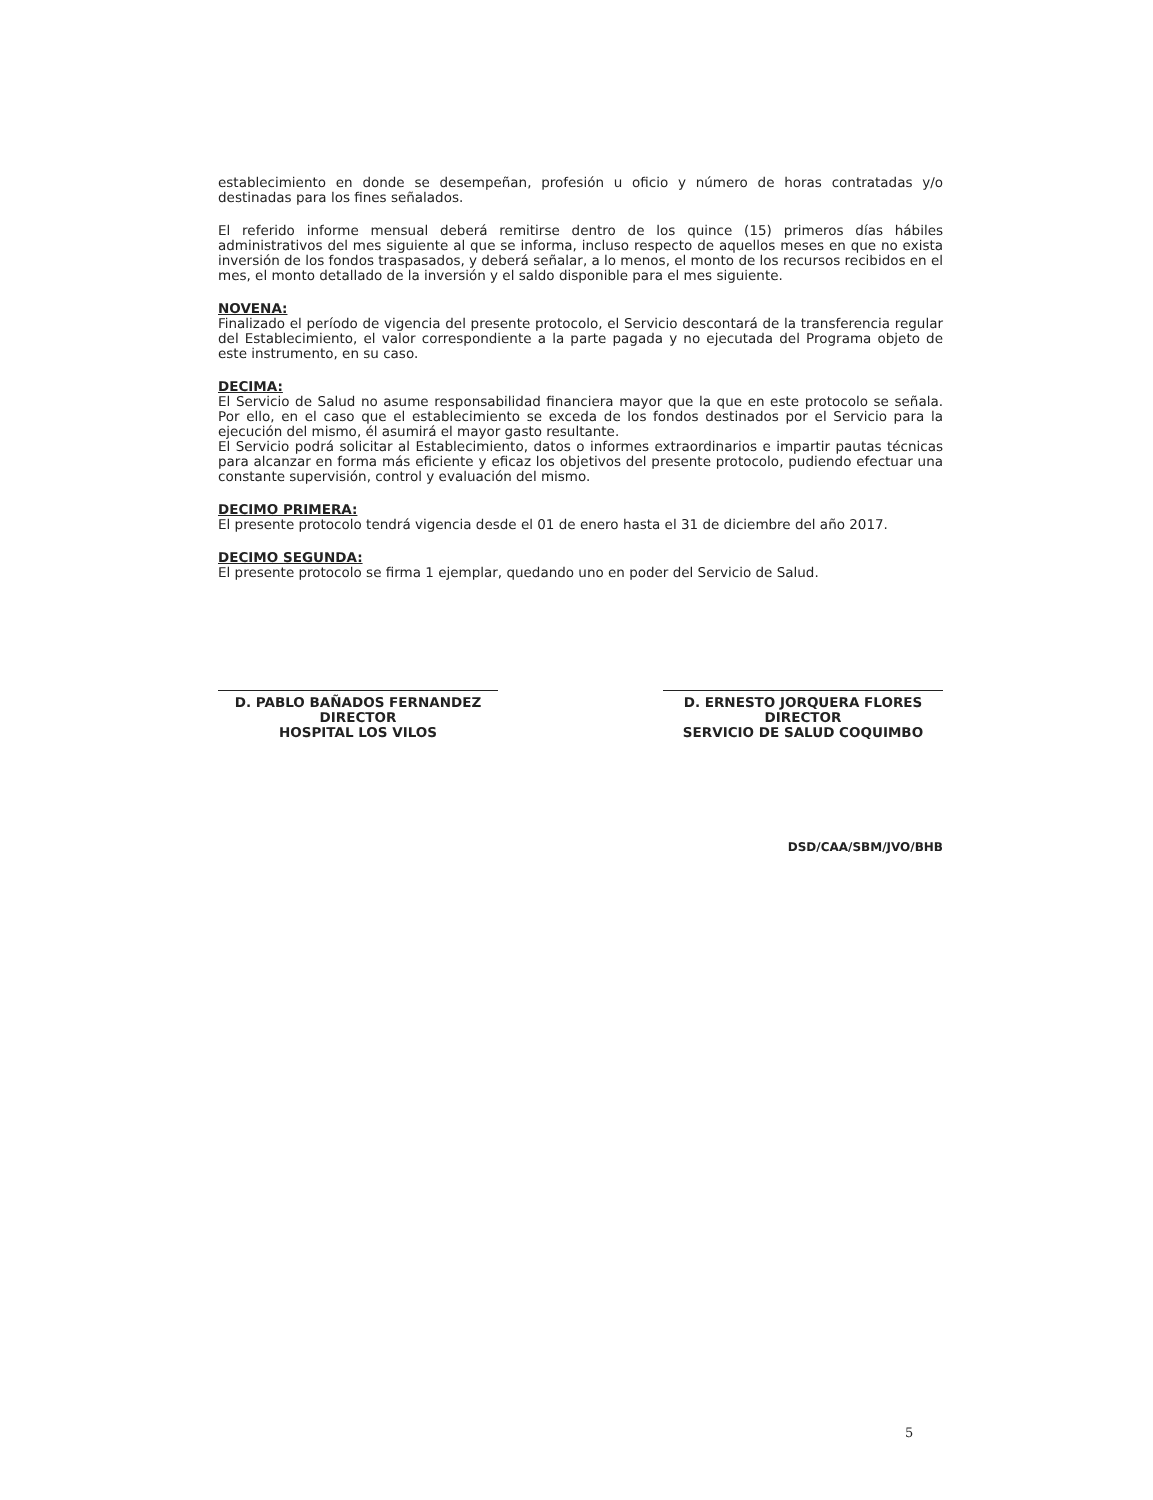establecimiento en donde se desempeñan, profesión u oficio y número de horas contratadas y/o destinadas para los fines señalados.
El referido informe mensual deberá remitirse dentro de los quince (15) primeros días hábiles administrativos del mes siguiente al que se informa, incluso respecto de aquellos meses en que no exista inversión de los fondos traspasados, y deberá señalar, a lo menos, el monto de los recursos recibidos en el mes, el monto detallado de la inversión y el saldo disponible para el mes siguiente.
NOVENA:
Finalizado el período de vigencia del presente protocolo, el Servicio descontará de la transferencia regular del Establecimiento, el valor correspondiente a la parte pagada y no ejecutada del Programa objeto de este instrumento, en su caso.
DECIMA:
El Servicio de Salud no asume responsabilidad financiera mayor que la que en este protocolo se señala. Por ello, en el caso que el establecimiento se exceda de los fondos destinados por el Servicio para la ejecución del mismo, él asumirá el mayor gasto resultante.
El Servicio podrá solicitar al Establecimiento, datos o informes extraordinarios e impartir pautas técnicas para alcanzar en forma más eficiente y eficaz los objetivos del presente protocolo, pudiendo efectuar una constante supervisión, control y evaluación del mismo.
DECIMO PRIMERA:
El presente protocolo tendrá vigencia desde el 01 de enero hasta el 31 de diciembre del año 2017.
DECIMO SEGUNDA:
El presente protocolo se firma 1 ejemplar, quedando uno en poder del Servicio de Salud.
D. PABLO BAÑADOS FERNANDEZ
DIRECTOR
HOSPITAL LOS VILOS
D. ERNESTO JORQUERA FLORES
DIRECTOR
SERVICIO DE SALUD COQUIMBO
DSD/CAA/SBM/JVO/BHB
5